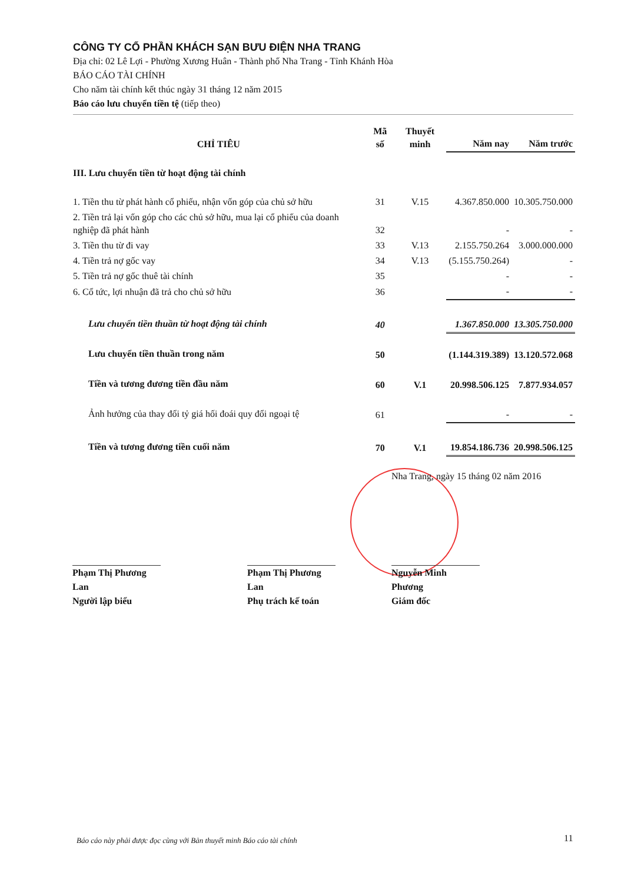CÔNG TY CỔ PHẦN KHÁCH SẠN BƯU ĐIỆN NHA TRANG
Địa chỉ: 02 Lê Lợi - Phường Xương Huân - Thành phố Nha Trang - Tỉnh Khánh Hòa
BÁO CÁO TÀI CHÍNH
Cho năm tài chính kết thúc ngày 31 tháng 12 năm 2015
Báo cáo lưu chuyển tiền tệ (tiếp theo)
| CHỈ TIÊU | Mã số | Thuyết minh | Năm nay | Năm trước |
| --- | --- | --- | --- | --- |
| III. Lưu chuyển tiền từ hoạt động tài chính | | | | |
| 1. Tiền thu từ phát hành cổ phiếu, nhận vốn góp của chủ sở hữu | 31 | V.15 | 4.367.850.000 | 10.305.750.000 |
| 2. Tiền trả lại vốn góp cho các chủ sở hữu, mua lại cổ phiếu của doanh nghiệp đã phát hành | 32 | | - | - |
| 3. Tiền thu từ đi vay | 33 | V.13 | 2.155.750.264 | 3.000.000.000 |
| 4. Tiền trả nợ gốc vay | 34 | V.13 | (5.155.750.264) | - |
| 5. Tiền trả nợ gốc thuê tài chính | 35 | | - | - |
| 6. Cổ tức, lợi nhuận đã trả cho chủ sở hữu | 36 | | - | - |
| Lưu chuyển tiền thuần từ hoạt động tài chính | 40 | | 1.367.850.000 | 13.305.750.000 |
| Lưu chuyển tiền thuần trong năm | 50 | | (1.144.319.389) | 13.120.572.068 |
| Tiền và tương đương tiền đầu năm | 60 | V.1 | 20.998.506.125 | 7.877.934.057 |
| Ảnh hưởng của thay đổi tỷ giá hối đoái quy đổi ngoại tệ | 61 | | - | - |
| Tiền và tương đương tiền cuối năm | 70 | V.1 | 19.854.186.736 | 20.998.506.125 |
Nha Trang, ngày 15 tháng 02 năm 2016
Phạm Thị Phương Lan
Người lập biểu
Phạm Thị Phương Lan
Phụ trách kế toán
Nguyễn Minh Phương
Giám đốc
Báo cáo này phải được đọc cùng với Bản thuyết minh Báo cáo tài chính
11